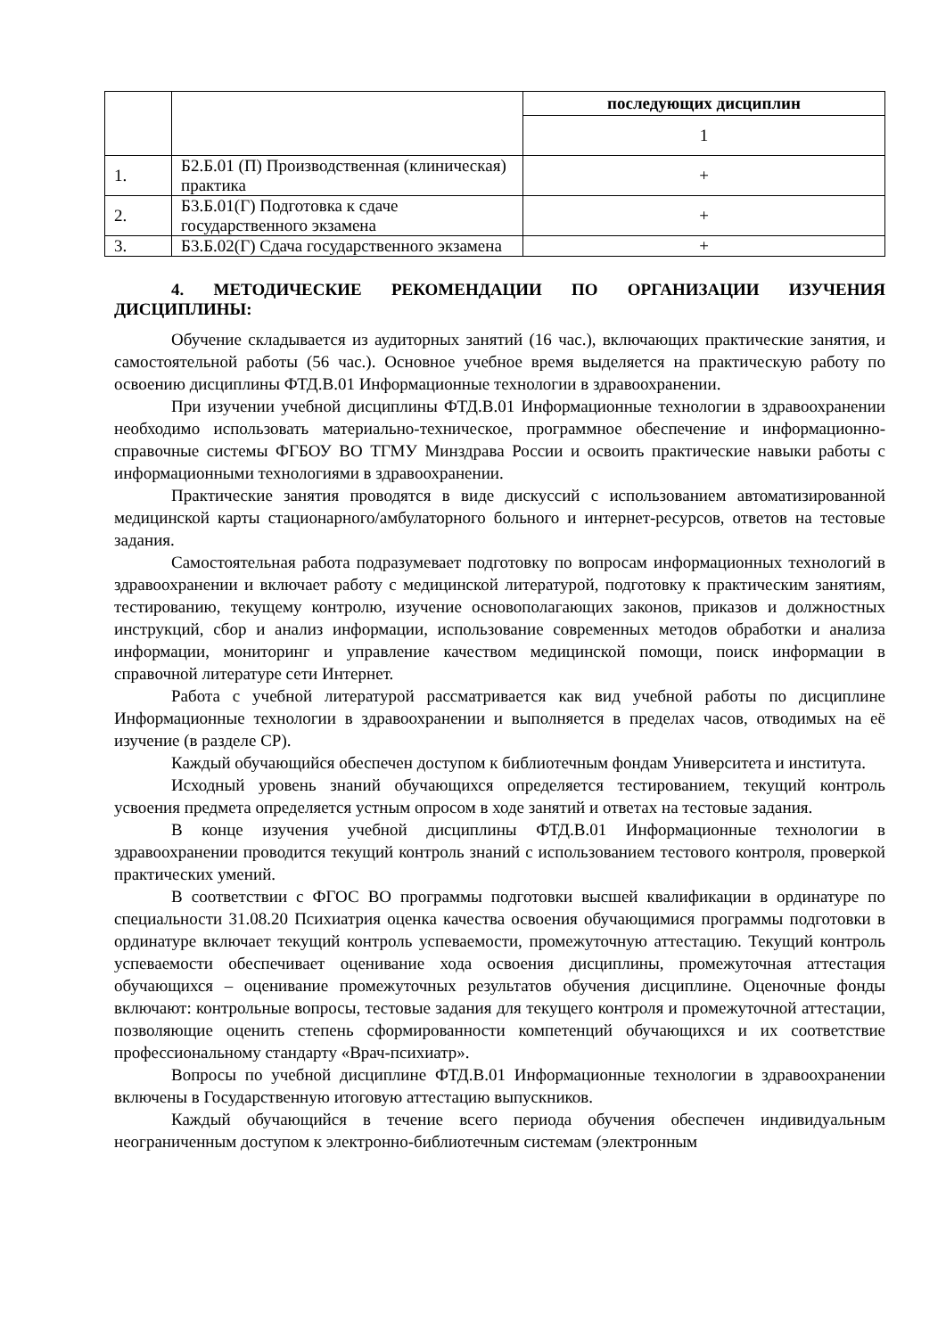| | | последующих дисциплин |
| | | 1 |
| 1. | Б2.Б.01 (П) Производственная (клиническая) практика | + |
| 2. | Б3.Б.01(Г) Подготовка к сдаче государственного экзамена | + |
| 3. | Б3.Б.02(Г) Сдача государственного экзамена | + |
4. МЕТОДИЧЕСКИЕ РЕКОМЕНДАЦИИ ПО ОРГАНИЗАЦИИ ИЗУЧЕНИЯ ДИСЦИПЛИНЫ:
Обучение складывается из аудиторных занятий (16 час.), включающих практические занятия, и самостоятельной работы (56 час.). Основное учебное время выделяется на практическую работу по освоению дисциплины ФТД.В.01 Информационные технологии в здравоохранении.
При изучении учебной дисциплины ФТД.В.01 Информационные технологии в здравоохранении необходимо использовать материально-техническое, программное обеспечение и информационно-справочные системы ФГБОУ ВО ТГМУ Минздрава России и освоить практические навыки работы с информационными технологиями в здравоохранении.
Практические занятия проводятся в виде дискуссий с использованием автоматизированной медицинской карты стационарного/амбулаторного больного и интернет-ресурсов, ответов на тестовые задания.
Самостоятельная работа подразумевает подготовку по вопросам информационных технологий в здравоохранении и включает работу с медицинской литературой, подготовку к практическим занятиям, тестированию, текущему контролю, изучение основополагающих законов, приказов и должностных инструкций, сбор и анализ информации, использование современных методов обработки и анализа информации, мониторинг и управление качеством медицинской помощи, поиск информации в справочной литературе сети Интернет.
Работа с учебной литературой рассматривается как вид учебной работы по дисциплине Информационные технологии в здравоохранении и выполняется в пределах часов, отводимых на её изучение (в разделе СР).
Каждый обучающийся обеспечен доступом к библиотечным фондам Университета и института.
Исходный уровень знаний обучающихся определяется тестированием, текущий контроль усвоения предмета определяется устным опросом в ходе занятий и ответах на тестовые задания.
В конце изучения учебной дисциплины ФТД.В.01 Информационные технологии в здравоохранении проводится текущий контроль знаний с использованием тестового контроля, проверкой практических умений.
В соответствии с ФГОС ВО программы подготовки высшей квалификации в ординатуре по специальности 31.08.20 Психиатрия оценка качества освоения обучающимися программы подготовки в ординатуре включает текущий контроль успеваемости, промежуточную аттестацию. Текущий контроль успеваемости обеспечивает оценивание хода освоения дисциплины, промежуточная аттестация обучающихся – оценивание промежуточных результатов обучения дисциплине. Оценочные фонды включают: контрольные вопросы, тестовые задания для текущего контроля и промежуточной аттестации, позволяющие оценить степень сформированности компетенций обучающихся и их соответствие профессиональному стандарту «Врач-психиатр».
Вопросы по учебной дисциплине ФТД.В.01 Информационные технологии в здравоохранении включены в Государственную итоговую аттестацию выпускников.
Каждый обучающийся в течение всего периода обучения обеспечен индивидуальным неограниченным доступом к электронно-библиотечным системам (электронным